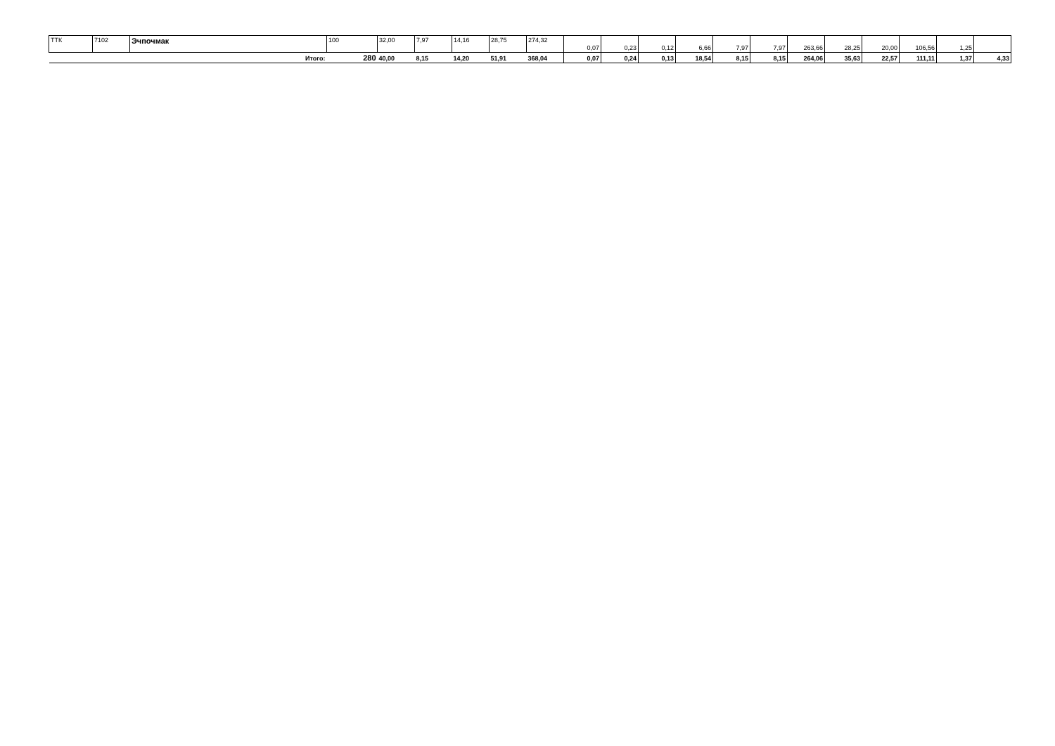| ТТК | 7102 | Эчпочмак | 100 | 32,00 | 7,97 | 14,16 | 28,75 | 274,32 | 0,07 | 0,23 | 0,12 | 6,66 | 7,97 | 7,97 | 263,66 | 28,25 | 20,00 | 106,56 | 1,25 | |
| | | Итого: | 280 | 40,00 | 8,15 | 14,20 | 51,91 | 368,04 | 0,07 | 0,24 | 0,13 | 18,54 | 8,15 | 8,15 | 264,06 | 35,63 | 22,57 | 111,11 | 1,37 | 4,33 |